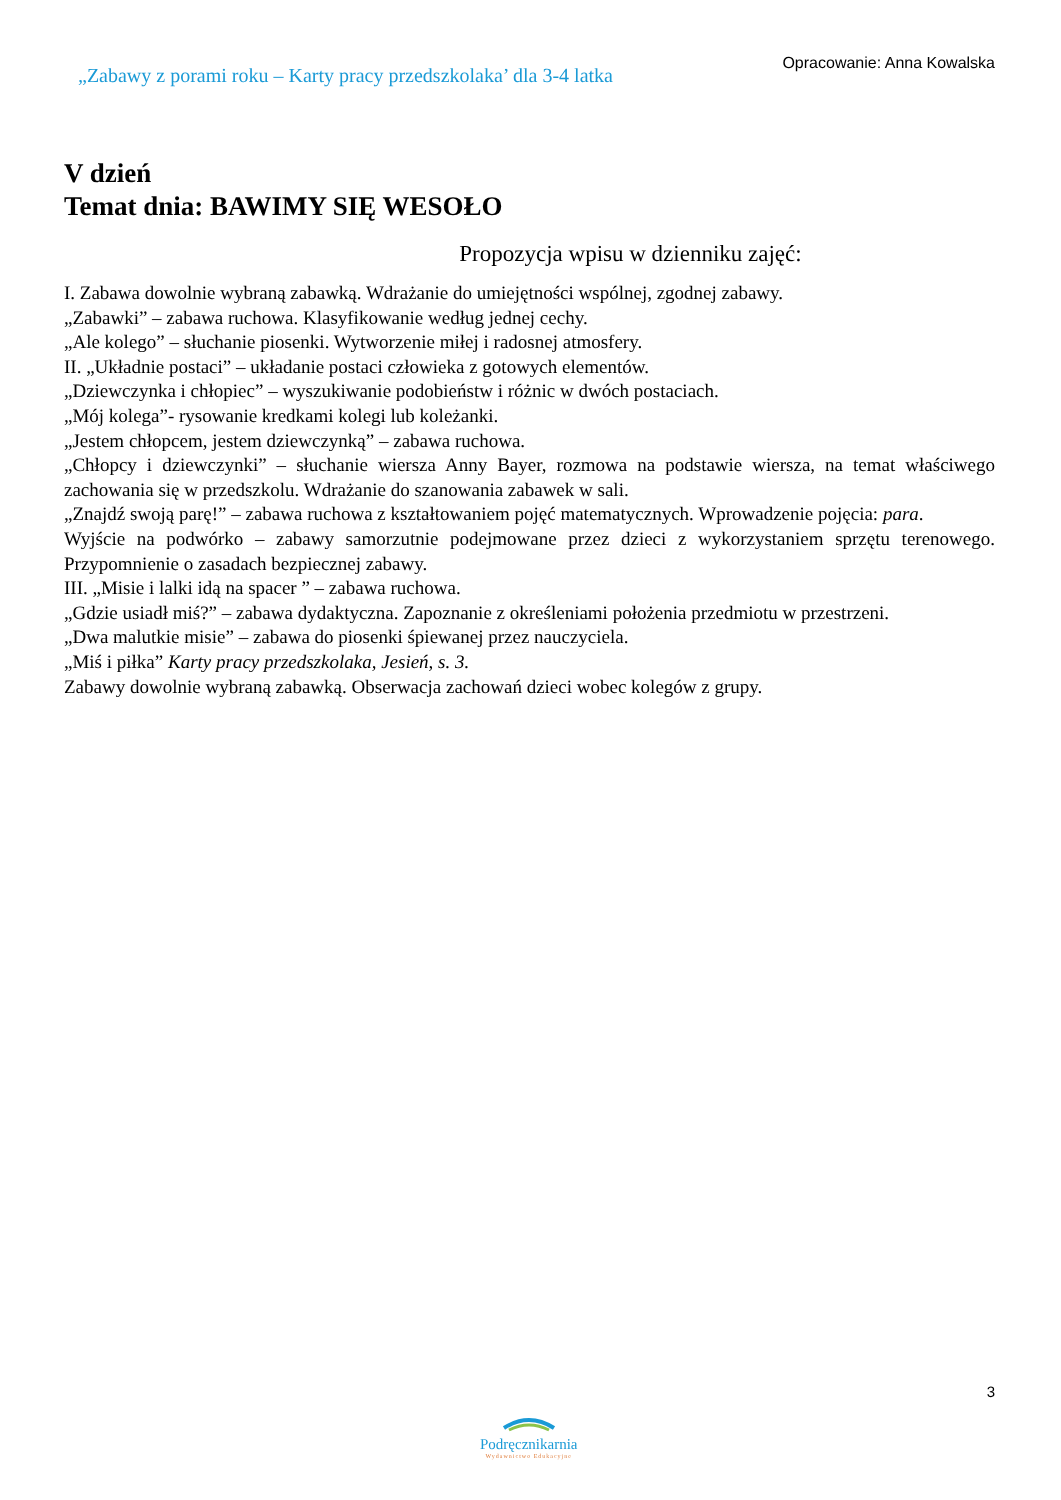„Zabawy z porami roku – Karty pracy przedszkolaka’ dla 3-4 latka
Opracowanie: Anna Kowalska
V dzień
Temat dnia: BAWIMY SIĘ WESOŁO
Propozycja wpisu w dzienniku zajęć:
I. Zabawa dowolnie wybraną zabawką. Wdrażanie do umiejętności wspólnej, zgodnej zabawy.
„Zabawki” – zabawa ruchowa. Klasyfikowanie według jednej cechy.
„Ale kolego” – słuchanie piosenki. Wytworzenie miłej i radosnej atmosfery.
II. „Układnie postaci” – układanie postaci człowieka z gotowych elementów.
„Dziewczynka i chłopiec” – wyszukiwanie podobieństw i różnic w dwóch postaciach.
„Mój kolega”- rysowanie kredkami kolegi lub koleżanki.
„Jestem chłopcem, jestem dziewczynką” – zabawa ruchowa.
„Chłopcy i dziewczynki” – słuchanie wiersza Anny Bayer, rozmowa na podstawie wiersza, na temat właściwego zachowania się w przedszkolu. Wdrażanie do szanowania zabawek w sali.
„Znajdź swoją parę!” – zabawa ruchowa z kształtowaniem pojęć matematycznych. Wprowadzenie pojęcia: para.
Wyjście na podwórko – zabawy samorzutnie podejmowane przez dzieci z wykorzystaniem sprzętu terenowego. Przypomnienie o zasadach bezpiecznej zabawy.
III. „Misie i lalki idą na spacer ” – zabawa ruchowa.
„Gdzie usiadł miś?” – zabawa dydaktyczna. Zapoznanie z określeniami położenia przedmiotu w przestrzeni.
„Dwa malutkie misie” – zabawa do piosenki śpiewanej przez nauczyciela.
„Miś i piłka” Karty pracy przedszkolaka, Jesień, s. 3.
Zabawy dowolnie wybraną zabawką. Obserwacja zachowań dzieci wobec kolegów z grupy.
3
Podręcznikarnia
Wydawnictwo Edukacyjne